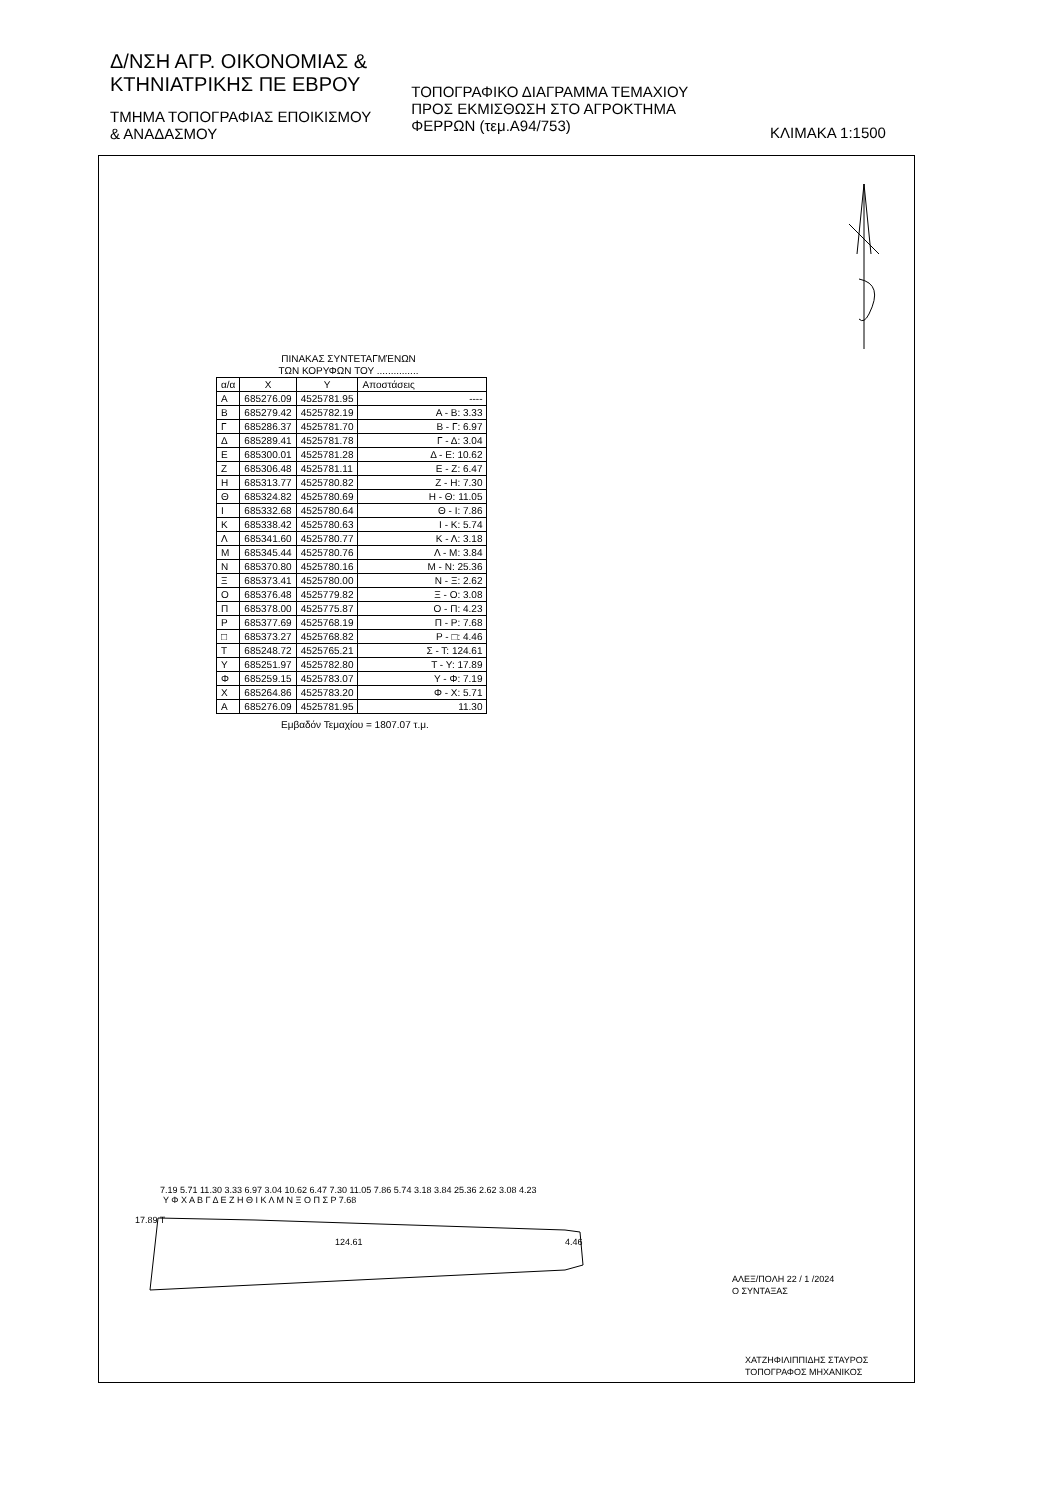Δ/ΝΣΗ ΑΓΡ. ΟΙΚΟΝΟΜΙΑΣ &
ΚΤΗΝΙΑΤΡΙΚΗΣ ΠΕ ΕΒΡΟΥ
ΤΜΗΜΑ ΤΟΠΟΓΡΑΦΙΑΣ ΕΠΟΙΚΙΣΜΟΥ
& ΑΝΑΔΑΣΜΟΥ
ΤΟΠΟΓΡΑΦΙΚΟ ΔΙΑΓΡΑΜΜΑ ΤΕΜΑΧΙΟΥ
ΠΡΟΣ ΕΚΜΙΣΘΩΣΗ ΣΤΟ ΑΓΡΟΚΤΗΜΑ
ΦΕΡΡΩΝ (τεμ.Α94/753)
ΚΛΙΜΑΚΑ 1:1500
ΠΙΝΑΚΑΣ ΣΥΝΤΕΤΑΓΜΈΝΩΝ
ΤΩΝ ΚΟΡΥΦΩΝ ΤΟΥ ...............
| α/α | Χ | Υ | Αποστάσεις |
| --- | --- | --- | --- |
| Α | 685276.09 | 4525781.95 | ---- |
| Β | 685279.42 | 4525782.19 | Α - Β: 3.33 |
| Γ | 685286.37 | 4525781.70 | Β - Γ: 6.97 |
| Δ | 685289.41 | 4525781.78 | Γ - Δ: 3.04 |
| Ε | 685300.01 | 4525781.28 | Δ - Ε: 10.62 |
| Ζ | 685306.48 | 4525781.11 | Ε - Ζ: 6.47 |
| Η | 685313.77 | 4525780.82 | Ζ - Η: 7.30 |
| Θ | 685324.82 | 4525780.69 | Η - Θ: 11.05 |
| Ι | 685332.68 | 4525780.64 | Θ - Ι: 7.86 |
| Κ | 685338.42 | 4525780.63 | Ι - Κ: 5.74 |
| Λ | 685341.60 | 4525780.77 | Κ - Λ: 3.18 |
| Μ | 685345.44 | 4525780.76 | Λ - Μ: 3.84 |
| Ν | 685370.80 | 4525780.16 | Μ - Ν: 25.36 |
| Ξ | 685373.41 | 4525780.00 | Ν - Ξ: 2.62 |
| Ο | 685376.48 | 4525779.82 | Ξ - Ο: 3.08 |
| Π | 685378.00 | 4525775.87 | Ο - Π: 4.23 |
| Ρ | 685377.69 | 4525768.19 | Π - Ρ: 7.68 |
| □ | 685373.27 | 4525768.82 | Ρ - □: 4.46 |
| Τ | 685248.72 | 4525765.21 | Σ - Τ: 124.61 |
| Υ | 685251.97 | 4525782.80 | Τ - Υ: 17.89 |
| Φ | 685259.15 | 4525783.07 | Υ - Φ: 7.19 |
| Χ | 685264.86 | 4525783.20 | Φ - Χ: 5.71 |
| Α | 685276.09 | 4525781.95 | 11.30 |
Εμβαδόν Τεμαχίου = 1807.07 τ.μ.
7.19 5.71 11.30 3.33 6.97 3.04 10.62 6.47 7.30 11.05 7.86 5.74 3.18 3.84 25.36 2.62 3.08 4.23
Υ Φ Χ Α Β Γ Δ Ε Ζ Η Θ Ι Κ Λ Μ Ν Ξ Ο Π Σ Ρ 7.68
17.89 Τ
124.61 4.46
ΑΛΕΞ/ΠΟΛΗ 22 / 1 /2024
Ο ΣΥΝΤΑΞΑΣ
ΧΑΤΖΗΦΙΛΙΠΠΙΔΗΣ ΣΤΑΥΡΟΣ
ΤΟΠΟΓΡΑΦΟΣ ΜΗΧΑΝΙΚΟΣ